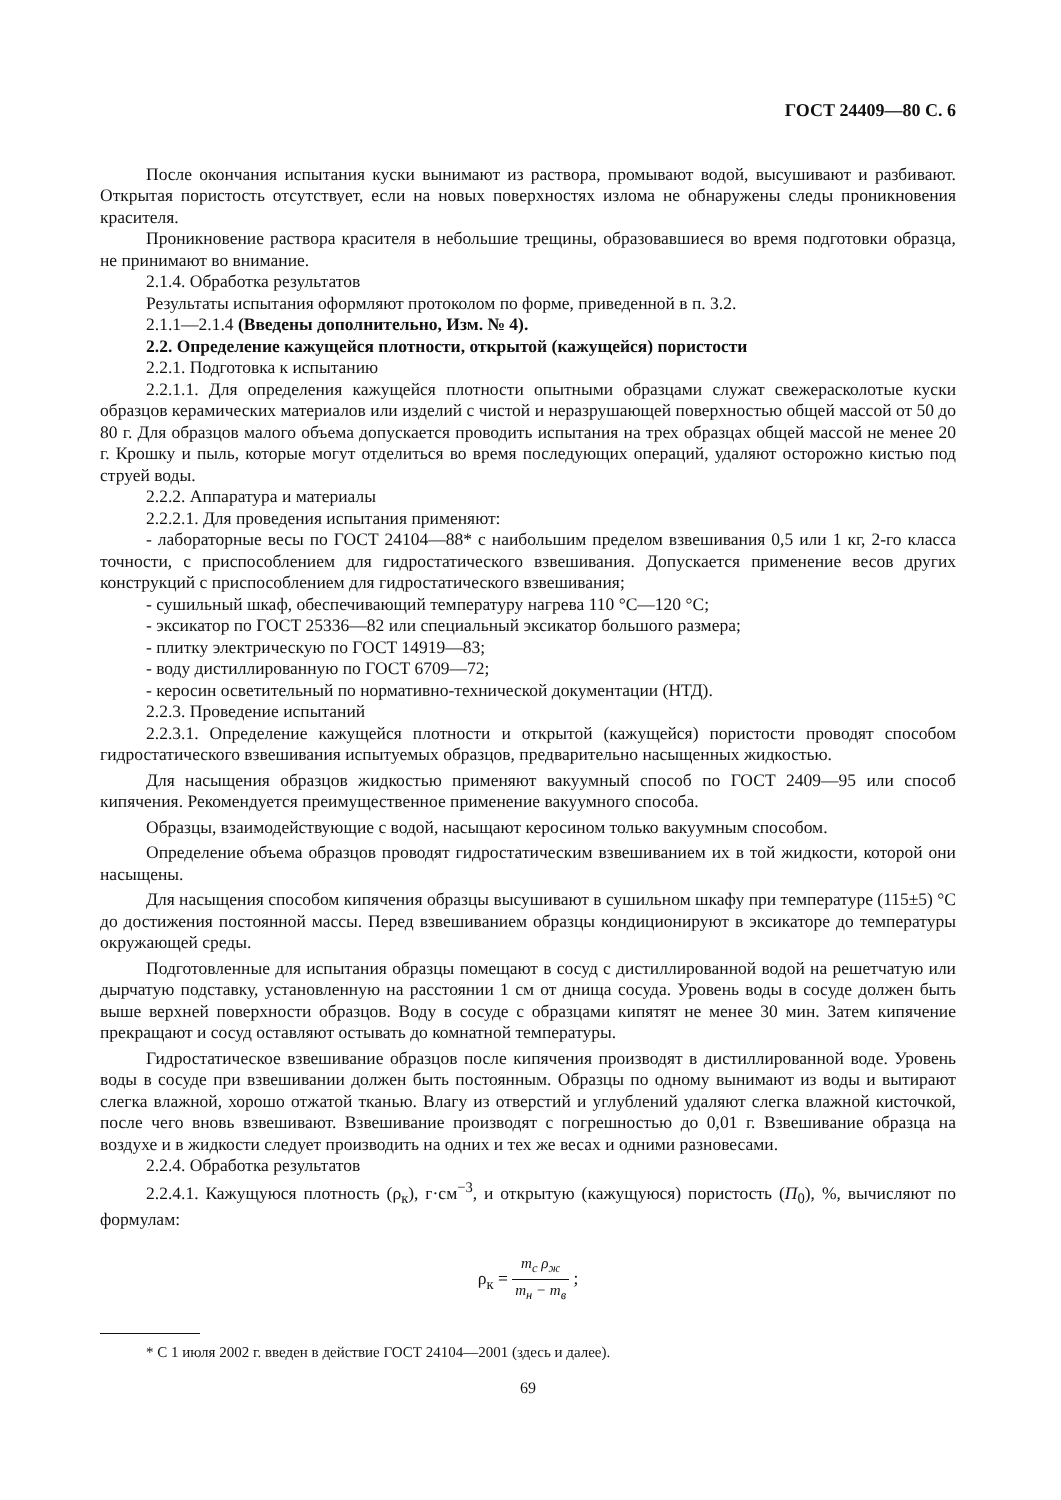ГОСТ 24409—80 С. 6
После окончания испытания куски вынимают из раствора, промывают водой, высушивают и разбивают. Открытая пористость отсутствует, если на новых поверхностях излома не обнаружены следы проникновения красителя.
Проникновение раствора красителя в небольшие трещины, образовавшиеся во время подготовки образца, не принимают во внимание.
2.1.4. Обработка результатов
Результаты испытания оформляют протоколом по форме, приведенной в п. 3.2.
2.1.1—2.1.4 (Введены дополнительно, Изм. № 4).
2.2. Определение кажущейся плотности, открытой (кажущейся) пористости
2.2.1. Подготовка к испытанию
2.2.1.1. Для определения кажущейся плотности опытными образцами служат свежерасколотые куски образцов керамических материалов или изделий с чистой и неразрушающей поверхностью общей массой от 50 до 80 г. Для образцов малого объема допускается проводить испытания на трех образцах общей массой не менее 20 г. Крошку и пыль, которые могут отделиться во время последующих операций, удаляют осторожно кистью под струей воды.
2.2.2. Аппаратура и материалы
2.2.2.1. Для проведения испытания применяют:
- лабораторные весы по ГОСТ 24104—88* с наибольшим пределом взвешивания 0,5 или 1 кг, 2-го класса точности, с приспособлением для гидростатического взвешивания. Допускается применение весов других конструкций с приспособлением для гидростатического взвешивания;
- сушильный шкаф, обеспечивающий температуру нагрева 110 °С—120 °С;
- эксикатор по ГОСТ 25336—82 или специальный эксикатор большого размера;
- плитку электрическую по ГОСТ 14919—83;
- воду дистиллированную по ГОСТ 6709—72;
- керосин осветительный по нормативно-технической документации (НТД).
2.2.3. Проведение испытаний
2.2.3.1. Определение кажущейся плотности и открытой (кажущейся) пористости проводят способом гидростатического взвешивания испытуемых образцов, предварительно насыщенных жидкостью.
Для насыщения образцов жидкостью применяют вакуумный способ по ГОСТ 2409—95 или способ кипячения. Рекомендуется преимущественное применение вакуумного способа.
Образцы, взаимодействующие с водой, насыщают керосином только вакуумным способом.
Определение объема образцов проводят гидростатическим взвешиванием их в той жидкости, которой они насыщены.
Для насыщения способом кипячения образцы высушивают в сушильном шкафу при температуре (115±5) °С до достижения постоянной массы. Перед взвешиванием образцы кондиционируют в эксикаторе до температуры окружающей среды.
Подготовленные для испытания образцы помещают в сосуд с дистиллированной водой на решетчатую или дырчатую подставку, установленную на расстоянии 1 см от днища сосуда. Уровень воды в сосуде должен быть выше верхней поверхности образцов. Воду в сосуде с образцами кипятят не менее 30 мин. Затем кипячение прекращают и сосуд оставляют остывать до комнатной температуры.
Гидростатическое взвешивание образцов после кипячения производят в дистиллированной воде. Уровень воды в сосуде при взвешивании должен быть постоянным. Образцы по одному вынимают из воды и вытирают слегка влажной, хорошо отжатой тканью. Влагу из отверстий и углублений удаляют слегка влажной кисточкой, после чего вновь взвешивают. Взвешивание производят с погрешностью до 0,01 г. Взвешивание образца на воздухе и в жидкости следует производить на одних и тех же весах и одними разновесами.
2.2.4. Обработка результатов
2.2.4.1. Кажущуюся плотность (ρ<sub>к</sub>), г·см<sup>−3</sup>, и открытую (кажущуюся) пористость (П<sub>0</sub>), %, вычисляют по формулам:
ρ<sub>к</sub> = m<sub>с</sub> ρ<sub>ж</sub> m<sub>н</sub> − m<sub>в</sub> ;
* С 1 июля 2002 г. введен в действие ГОСТ 24104—2001 (здесь и далее).
69